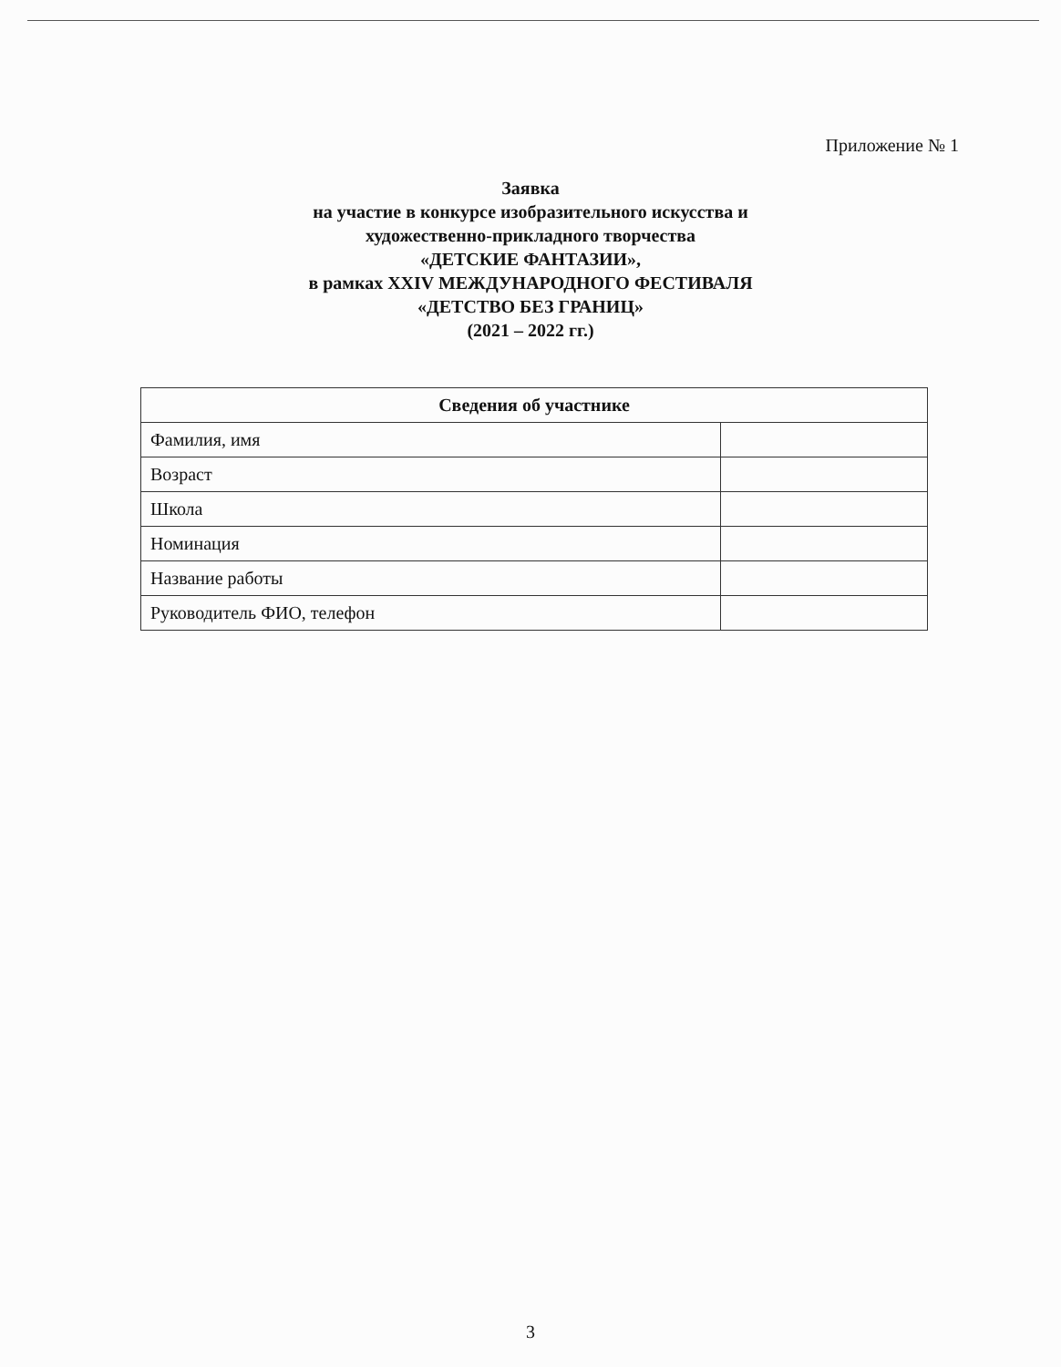Приложение № 1
Заявка
на участие в конкурсе изобразительного искусства и
художественно-прикладного творчества
«ДЕТСКИЕ ФАНТАЗИИ»,
в рамках XXIV МЕЖДУНАРОДНОГО ФЕСТИВАЛЯ
«ДЕТСТВО БЕЗ ГРАНИЦ»
(2021 – 2022 гг.)
| Сведения об участнике | |
| --- | --- |
| Фамилия, имя | |
| Возраст | |
| Школа | |
| Номинация | |
| Название работы | |
| Руководитель ФИО, телефон | |
3